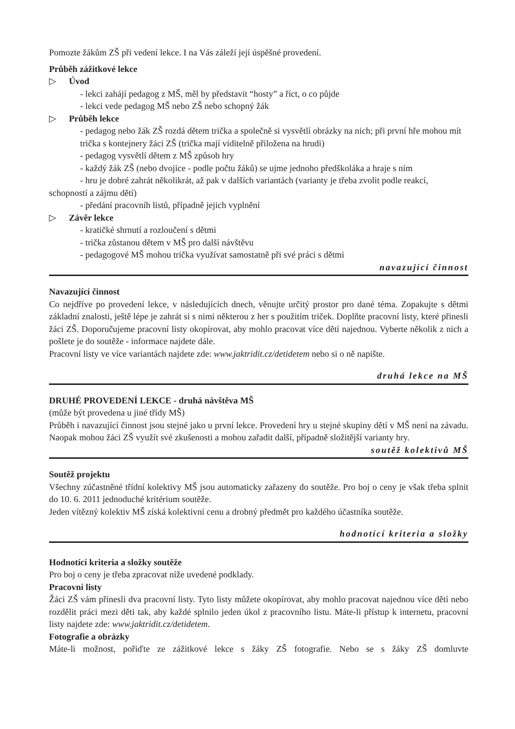Pomozte žákům ZŠ při vedení lekce. I na Vás záleží její úspěšné provedení.
Průběh zážitkové lekce
▷ Úvod
- lekci zahájí pedagog z MŠ, měl by představit “hosty” a říct, o co půjde
- lekci vede pedagog MŠ nebo ZŠ nebo schopný žák
▷ Průběh lekce
- pedagog nebo žák ZŠ rozdá dětem trička a společně si vysvětlí obrázky na nich; při první hře mohou mít trička s kontejnery žáci ZŠ (trička mají viditelně přiložena na hrudi)
- pedagog vysvětlí dětem z MŠ způsob hry
- každý žák ZŠ (nebo dvojice - podle počtu žáků) se ujme jednoho předškoláka a hraje s ním
- hru je dobré zahrát několikrát, až pak v dalších variantách (varianty je třeba zvolit podle reakcí, schopností a zájmu dětí)
- předání pracovníh listů, případně jejich vyplnění
▷ Závěr lekce
- kratičké shrnutí a rozloučení s dětmi
- trička zůstanou dětem v MŠ pro další návštěvu
- pedagogové MŠ mohou trička využívat samostatně při své práci s dětmi
navazující činnost
Navazující činnost
Co nejdříve po provedení lekce, v následujících dnech, věnujte určitý prostor pro dané téma. Zopakujte s dětmi základní znalosti, ještě lépe je zahrát si s nimi některou z her s použitím triček. Doplňte pracovní listy, které přinesli žáci ZŠ. Doporučujeme pracovní listy okopírovat, aby mohlo pracovat více dětí najednou. Vyberte několik z nich a pošlete je do soutěže - informace najdete dále.
Pracovní listy ve více variantách najdete zde: www.jaktridit.cz/detidetem nebo si o ně napište.
druhá lekce na MŠ
DRUHÉ PROVEDENÍ LEKCE - druhá návštěva MŠ
(může být provedena u jiné třídy MŠ)
Průběh i navazující činnost jsou stejné jako u první lekce. Provedení hry u stejné skupiny dětí v MŠ není na závadu. Naopak mohou žáci ZŠ využít své zkušenosti a mohou zařadit další, případně složitější varianty hry.
soutěž kolektivů MŠ
Soutěž projektu
Všechny zúčastněné třídní kolektivy MŠ jsou automaticky zařazeny do soutěže. Pro boj o ceny je však třeba splnit do 10. 6. 2011 jednoduché kritérium soutěže.
Jeden vítězný kolektiv MŠ získá kolektivní cenu a drobný předmět pro každého účastníka soutěže.
hodnotící kriteria a složky
Hodnotící kriteria a složky soutěže
Pro boj o ceny je třeba zpracovat níže uvedené podklady.
Pracovní listy
Žáci ZŠ vám přinesli dva pracovní listy. Tyto listy můžete okopírovat, aby mohlo pracovat najednou více dětí nebo rozdělit práci mezi děti tak, aby každé splnilo jeden úkol z pracovního listu. Máte-li přístup k internetu, pracovní listy najdete zde: www.jaktridit.cz/detidetem.
Fotografie a obrázky
Máte-li možnost, pořiďte ze zážitkové lekce s žáky ZŠ fotografie. Nebo se s žáky ZŠ domluvte